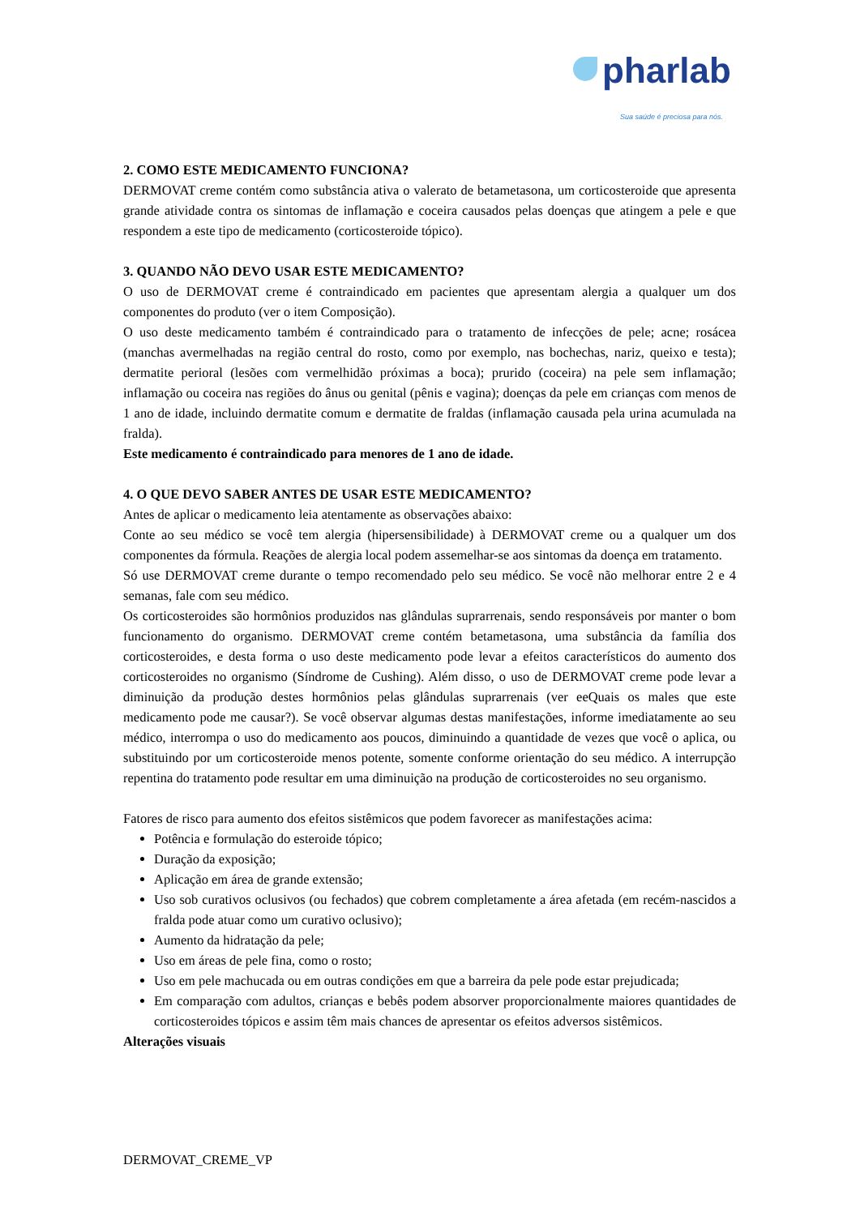pharlab
Sua saúde é preciosa para nós.
2. COMO ESTE MEDICAMENTO FUNCIONA?
DERMOVAT creme contém como substância ativa o valerato de betametasona, um corticosteroide que apresenta grande atividade contra os sintomas de inflamação e coceira causados pelas doenças que atingem a pele e que respondem a este tipo de medicamento (corticosteroide tópico).
3. QUANDO NÃO DEVO USAR ESTE MEDICAMENTO?
O uso de DERMOVAT creme é contraindicado em pacientes que apresentam alergia a qualquer um dos componentes do produto (ver o item Composição).
O uso deste medicamento também é contraindicado para o tratamento de infecções de pele; acne; rosácea (manchas avermelhadas na região central do rosto, como por exemplo, nas bochechas, nariz, queixo e testa); dermatite perioral (lesões com vermelhidão próximas a boca); prurido (coceira) na pele sem inflamação; inflamação ou coceira nas regiões do ânus ou genital (pênis e vagina); doenças da pele em crianças com menos de 1 ano de idade, incluindo dermatite comum e dermatite de fraldas (inflamação causada pela urina acumulada na fralda).
Este medicamento é contraindicado para menores de 1 ano de idade.
4. O QUE DEVO SABER ANTES DE USAR ESTE MEDICAMENTO?
Antes de aplicar o medicamento leia atentamente as observações abaixo:
Conte ao seu médico se você tem alergia (hipersensibilidade) à DERMOVAT creme ou a qualquer um dos componentes da fórmula. Reações de alergia local podem assemelhar-se aos sintomas da doença em tratamento.
Só use DERMOVAT creme durante o tempo recomendado pelo seu médico. Se você não melhorar entre 2 e 4 semanas, fale com seu médico.
Os corticosteroides são hormônios produzidos nas glândulas suprarrenais, sendo responsáveis por manter o bom funcionamento do organismo. DERMOVAT creme contém betametasona, uma substância da família dos corticosteroides, e desta forma o uso deste medicamento pode levar a efeitos característicos do aumento dos corticosteroides no organismo (Síndrome de Cushing). Além disso, o uso de DERMOVAT creme pode levar a diminuição da produção destes hormônios pelas glândulas suprarrenais (ver eeQuais os males que este medicamento pode me causar?). Se você observar algumas destas manifestações, informe imediatamente ao seu médico, interrompa o uso do medicamento aos poucos, diminuindo a quantidade de vezes que você o aplica, ou substituindo por um corticosteroide menos potente, somente conforme orientação do seu médico. A interrupção repentina do tratamento pode resultar em uma diminuição na produção de corticosteroides no seu organismo.
Fatores de risco para aumento dos efeitos sistêmicos que podem favorecer as manifestações acima:
Potência e formulação do esteroide tópico;
Duração da exposição;
Aplicação em área de grande extensão;
Uso sob curativos oclusivos (ou fechados) que cobrem completamente a área afetada (em recém-nascidos a fralda pode atuar como um curativo oclusivo);
Aumento da hidratação da pele;
Uso em áreas de pele fina, como o rosto;
Uso em pele machucada ou em outras condições em que a barreira da pele pode estar prejudicada;
Em comparação com adultos, crianças e bebês podem absorver proporcionalmente maiores quantidades de corticosteroides tópicos e assim têm mais chances de apresentar os efeitos adversos sistêmicos.
Alterações visuais
DERMOVAT_CREME_VP